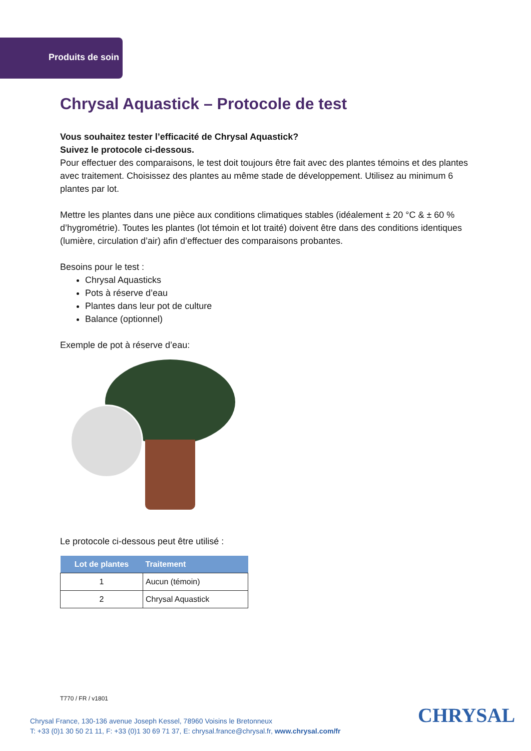Produits de soin
Chrysal Aquastick – Protocole de test
Vous souhaitez tester l’efficacité de Chrysal Aquastick?
Suivez le protocole ci-dessous.
Pour effectuer des comparaisons, le test doit toujours être fait avec des plantes témoins et des plantes avec traitement. Choisissez des plantes au même stade de développement. Utilisez au minimum 6 plantes par lot.
Mettre les plantes dans une pièce aux conditions climatiques stables (idéalement ± 20 °C & ± 60 % d’hygrométrie). Toutes les plantes (lot témoin et lot traité) doivent être dans des conditions identiques (lumière, circulation d’air) afin d’effectuer des comparaisons probantes.
Besoins pour le test :
Chrysal Aquasticks
Pots à réserve d’eau
Plantes dans leur pot de culture
Balance (optionnel)
Exemple de pot à réserve d’eau:
Le protocole ci-dessous peut être utilisé :
| Lot de plantes | Traitement |
| --- | --- |
| 1 | Aucun (témoin) |
| 2 | Chrysal Aquastick |
T770 / FR / v1801
Chrysal France, 130-136 avenue Joseph Kessel, 78960 Voisins le Bretonneux
T: +33 (0)1 30 50 21 11, F: +33 (0)1 30 69 71 37, E: chrysal.france@chrysal.fr, www.chrysal.com/fr
CHRYSAL